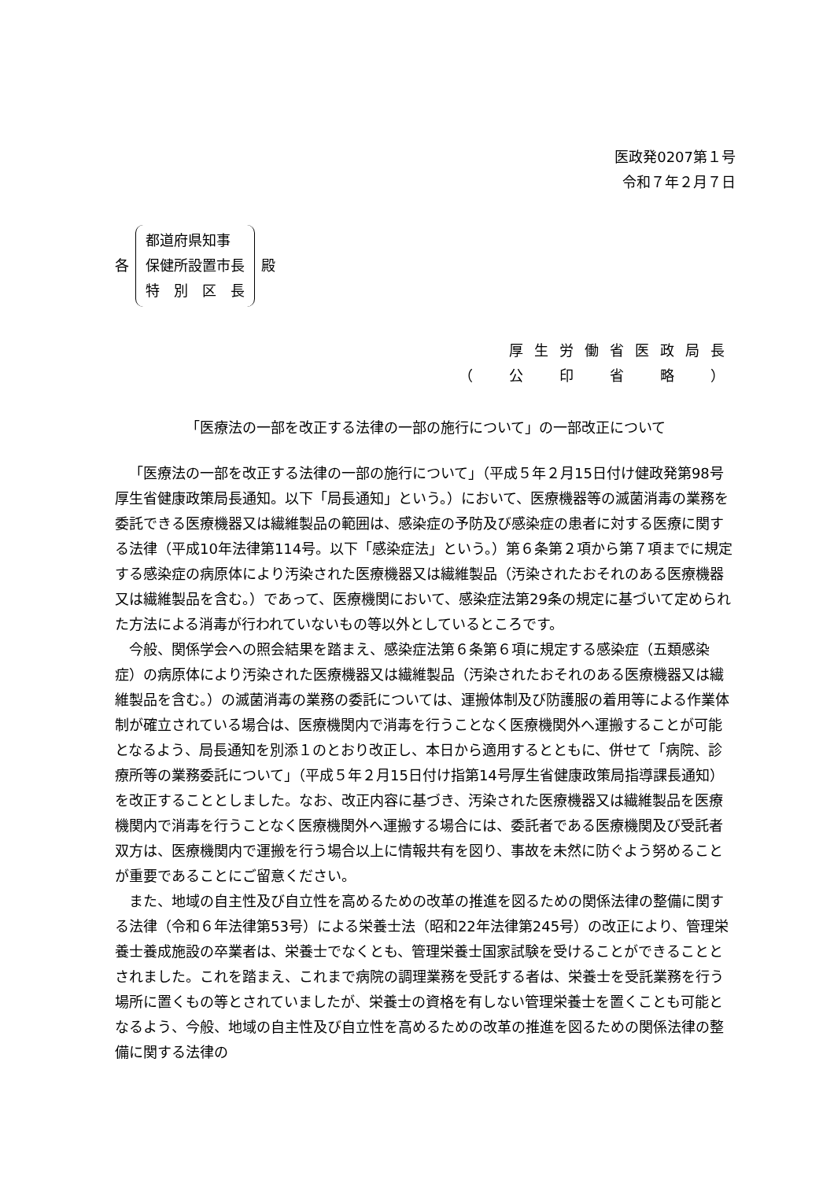医政発0207第１号
令和７年２月７日
各
都道府県知事
保健所設置市長
特　別　区　長
殿
厚生労働省医政局長
（　公　印　省　略　）
「医療法の一部を改正する法律の一部の施行について」の一部改正について
「医療法の一部を改正する法律の一部の施行について」（平成５年２月15日付け健政発第98号厚生省健康政策局長通知。以下「局長通知」という。）において、医療機器等の滅菌消毒の業務を委託できる医療機器又は繊維製品の範囲は、感染症の予防及び感染症の患者に対する医療に関する法律（平成10年法律第114号。以下「感染症法」という。）第６条第２項から第７項までに規定する感染症の病原体により汚染された医療機器又は繊維製品（汚染されたおそれのある医療機器又は繊維製品を含む。）であって、医療機関において、感染症法第29条の規定に基づいて定められた方法による消毒が行われていないもの等以外としているところです。
今般、関係学会への照会結果を踏まえ、感染症法第６条第６項に規定する感染症（五類感染症）の病原体により汚染された医療機器又は繊維製品（汚染されたおそれのある医療機器又は繊維製品を含む。）の滅菌消毒の業務の委託については、運搬体制及び防護服の着用等による作業体制が確立されている場合は、医療機関内で消毒を行うことなく医療機関外へ運搬することが可能となるよう、局長通知を別添１のとおり改正し、本日から適用するとともに、併せて「病院、診療所等の業務委託について」（平成５年２月15日付け指第14号厚生省健康政策局指導課長通知）を改正することとしました。なお、改正内容に基づき、汚染された医療機器又は繊維製品を医療機関内で消毒を行うことなく医療機関外へ運搬する場合には、委託者である医療機関及び受託者双方は、医療機関内で運搬を行う場合以上に情報共有を図り、事故を未然に防ぐよう努めることが重要であることにご留意ください。
また、地域の自主性及び自立性を高めるための改革の推進を図るための関係法律の整備に関する法律（令和６年法律第53号）による栄養士法（昭和22年法律第245号）の改正により、管理栄養士養成施設の卒業者は、栄養士でなくとも、管理栄養士国家試験を受けることができることとされました。これを踏まえ、これまで病院の調理業務を受託する者は、栄養士を受託業務を行う場所に置くもの等とされていましたが、栄養士の資格を有しない管理栄養士を置くことも可能となるよう、今般、地域の自主性及び自立性を高めるための改革の推進を図るための関係法律の整備に関する法律の